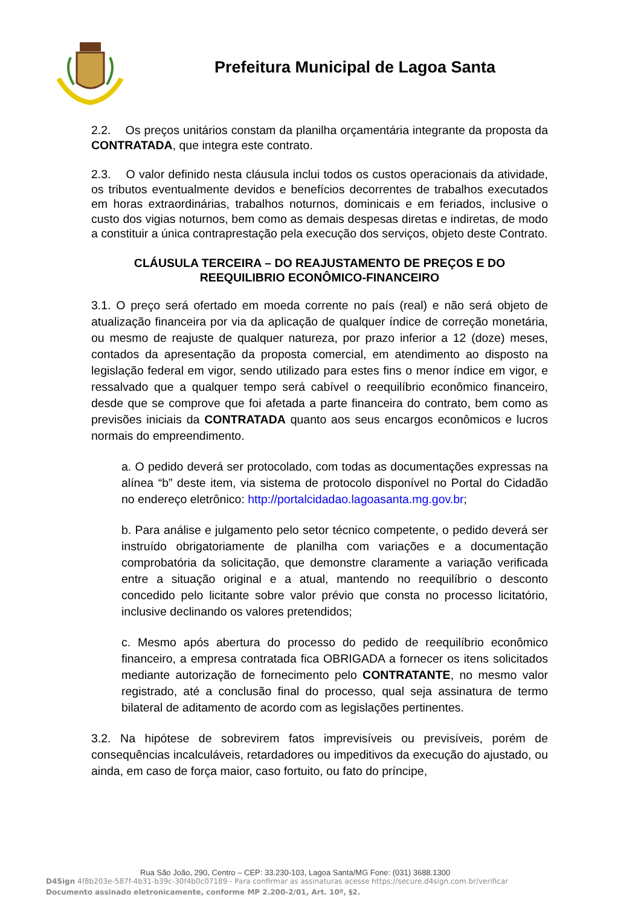Prefeitura Municipal de Lagoa Santa
2.2. Os preços unitários constam da planilha orçamentária integrante da proposta da CONTRATADA, que integra este contrato.
2.3. O valor definido nesta cláusula inclui todos os custos operacionais da atividade, os tributos eventualmente devidos e benefícios decorrentes de trabalhos executados em horas extraordinárias, trabalhos noturnos, dominicais e em feriados, inclusive o custo dos vigias noturnos, bem como as demais despesas diretas e indiretas, de modo a constituir a única contraprestação pela execução dos serviços, objeto deste Contrato.
CLÁUSULA TERCEIRA – DO REAJUSTAMENTO DE PREÇOS E DO REEQUILIBRIO ECONÔMICO-FINANCEIRO
3.1. O preço será ofertado em moeda corrente no país (real) e não será objeto de atualização financeira por via da aplicação de qualquer índice de correção monetária, ou mesmo de reajuste de qualquer natureza, por prazo inferior a 12 (doze) meses, contados da apresentação da proposta comercial, em atendimento ao disposto na legislação federal em vigor, sendo utilizado para estes fins o menor índice em vigor, e ressalvado que a qualquer tempo será cabível o reequilíbrio econômico financeiro, desde que se comprove que foi afetada a parte financeira do contrato, bem como as previsões iniciais da CONTRATADA quanto aos seus encargos econômicos e lucros normais do empreendimento.
a. O pedido deverá ser protocolado, com todas as documentações expressas na alínea “b” deste item, via sistema de protocolo disponível no Portal do Cidadão no endereço eletrônico: http://portalcidadao.lagoasanta.mg.gov.br;
b. Para análise e julgamento pelo setor técnico competente, o pedido deverá ser instruído obrigatoriamente de planilha com variações e a documentação comprobatória da solicitação, que demonstre claramente a variação verificada entre a situação original e a atual, mantendo no reequilíbrio o desconto concedido pelo licitante sobre valor prévio que consta no processo licitatório, inclusive declinando os valores pretendidos;
c. Mesmo após abertura do processo do pedido de reequilíbrio econômico financeiro, a empresa contratada fica OBRIGADA a fornecer os itens solicitados mediante autorização de fornecimento pelo CONTRATANTE, no mesmo valor registrado, até a conclusão final do processo, qual seja assinatura de termo bilateral de aditamento de acordo com as legislações pertinentes.
3.2. Na hipótese de sobrevirem fatos imprevisíveis ou previsíveis, porém de consequências incalculáveis, retardadores ou impeditivos da execução do ajustado, ou ainda, em caso de força maior, caso fortuito, ou fato do príncipe,
Rua São João, 290, Centro – CEP: 33.230-103, Lagoa Santa/MG Fone: (031) 3688.1300
D4Sign 4f8b203e-587f-4b31-b39c-30f4b0c07189 - Para confirmar as assinaturas acesse https://secure.d4sign.com.br/verificar
Documento assinado eletronicamente, conforme MP 2.200-2/01, Art. 10º, §2.